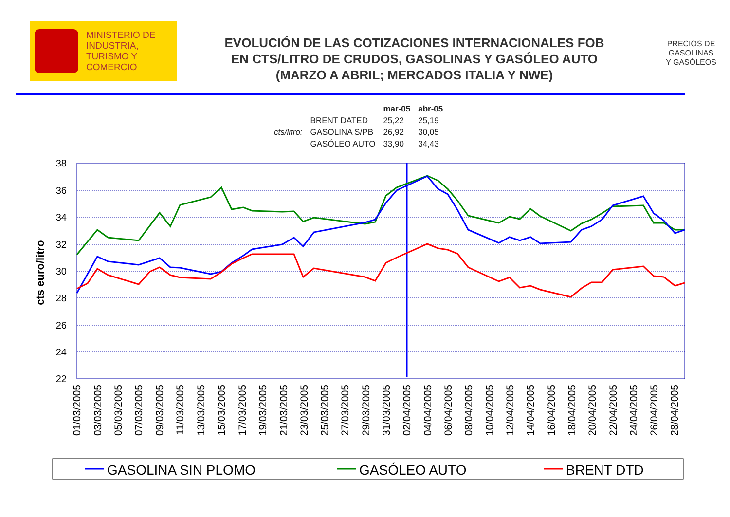MINISTERIO DE
INDUSTRIA,
TURISMO Y
COMERCIO
EVOLUCIÓN DE LAS COTIZACIONES INTERNACIONALES FOB
EN CTS/LITRO DE CRUDOS, GASOLINAS Y GASÓLEO AUTO
(MARZO A ABRIL; MERCADOS ITALIA Y NWE)
PRECIOS DE
GASOLINAS
Y GASÓLEOS
| | | mar-05 | abr-05 |
| --- | --- | --- | --- |
| | BRENT DATED | 25,22 | 25,19 |
| cts/litro: | GASOLINA S/PB | 26,92 | 30,05 |
| | GASÓLEO AUTO | 33,90 | 34,43 |
38
36
34
32
30
28
26
24
22
cts euro/litro
01/03/2005
03/03/2005
05/03/2005
07/03/2005
09/03/2005
11/03/2005
13/03/2005
15/03/2005
17/03/2005
19/03/2005
21/03/2005
23/03/2005
25/03/2005
27/03/2005
29/03/2005
31/03/2005
02/04/2005
04/04/2005
06/04/2005
08/04/2005
10/04/2005
12/04/2005
14/04/2005
16/04/2005
18/04/2005
20/04/2005
22/04/2005
24/04/2005
26/04/2005
28/04/2005
GASOLINA SIN PLOMO
GASÓLEO AUTO
BRENT DTD